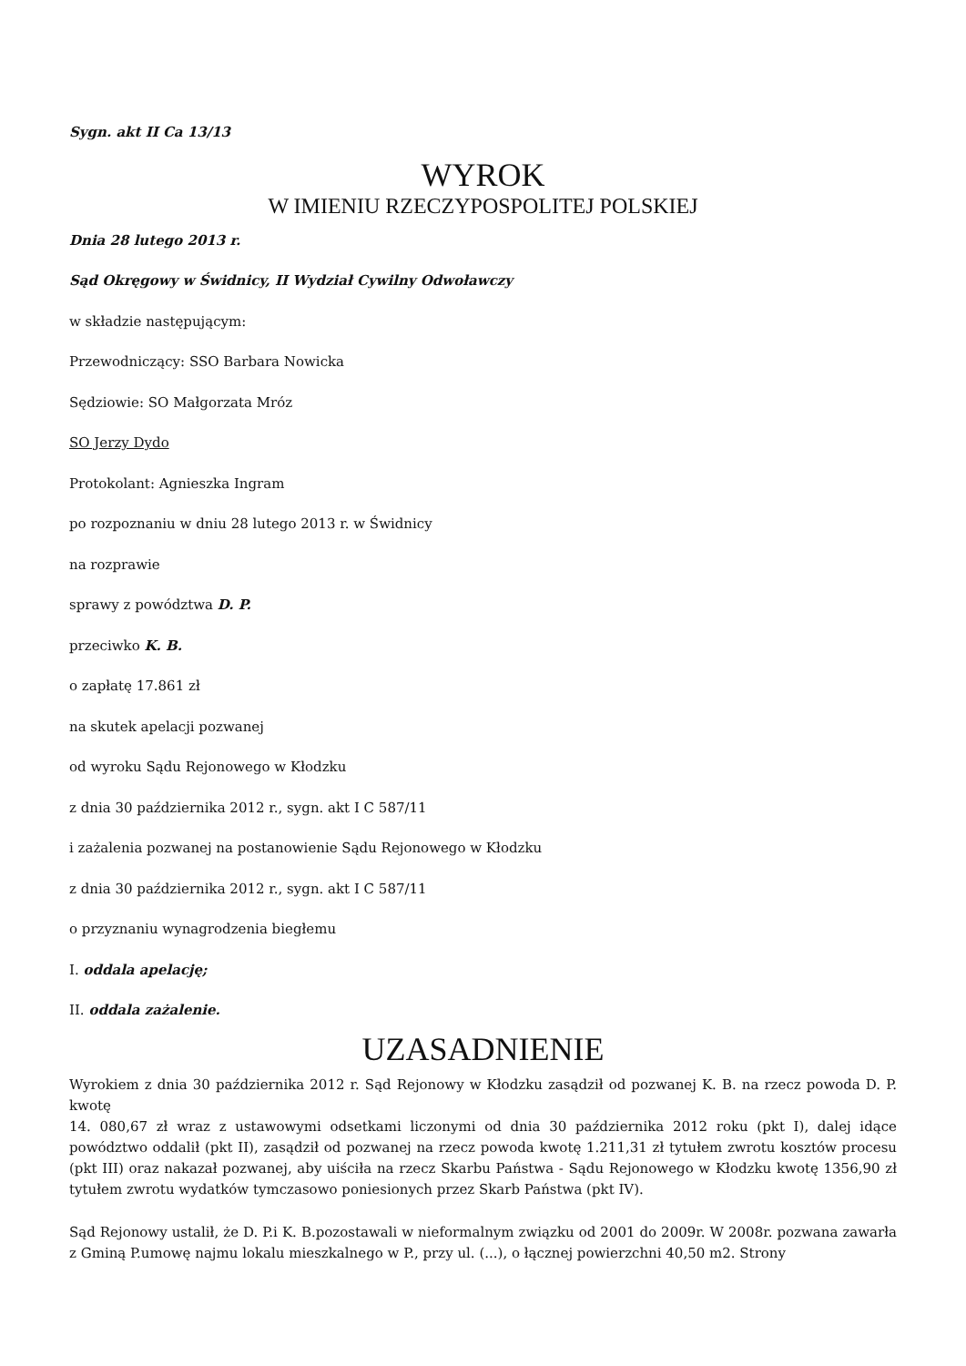Sygn. akt II Ca 13/13
WYROK
W IMIENIU RZECZYPOSPOLITEJ POLSKIEJ
Dnia 28 lutego 2013 r.
Sąd Okręgowy w Świdnicy, II Wydział Cywilny Odwoławczy
w składzie następującym:
Przewodniczący: SSO Barbara Nowicka
Sędziowie: SO Małgorzata Mróz
SO Jerzy Dydo
Protokolant: Agnieszka Ingram
po rozpoznaniu w dniu 28 lutego 2013 r. w Świdnicy
na rozprawie
sprawy z powództwa D. P.
przeciwko K. B.
o zapłatę 17.861 zł
na skutek apelacji pozwanej
od wyroku Sądu Rejonowego w Kłodzku
z dnia 30 października 2012 r., sygn. akt I C 587/11
i zażalenia pozwanej na postanowienie Sądu Rejonowego w Kłodzku
z dnia 30 października 2012 r., sygn. akt I C 587/11
o przyznaniu wynagrodzenia biegłemu
I. oddala apelację;
II. oddala zażalenie.
UZASADNIENIE
Wyrokiem z dnia 30 października 2012 r. Sąd Rejonowy w Kłodzku zasądził od pozwanej K. B. na rzecz powoda D. P. kwotę
14. 080,67 zł wraz z ustawowymi odsetkami liczonymi od dnia 30 października 2012 roku (pkt I), dalej idące powództwo oddalił (pkt II), zasądził od pozwanej na rzecz powoda kwotę 1.211,31 zł tytułem zwrotu kosztów procesu (pkt III) oraz nakazał pozwanej, aby uiściła na rzecz Skarbu Państwa - Sądu Rejonowego w Kłodzku kwotę 1356,90 zł tytułem zwrotu wydatków tymczasowo poniesionych przez Skarb Państwa (pkt IV).
Sąd Rejonowy ustalił, że D. P.i K. B.pozostawali w nieformalnym związku od 2001 do 2009r. W 2008r. pozwana zawarła z Gminą P.umowę najmu lokalu mieszkalnego w P., przy ul. (...), o łącznej powierzchni 40,50 m2. Strony